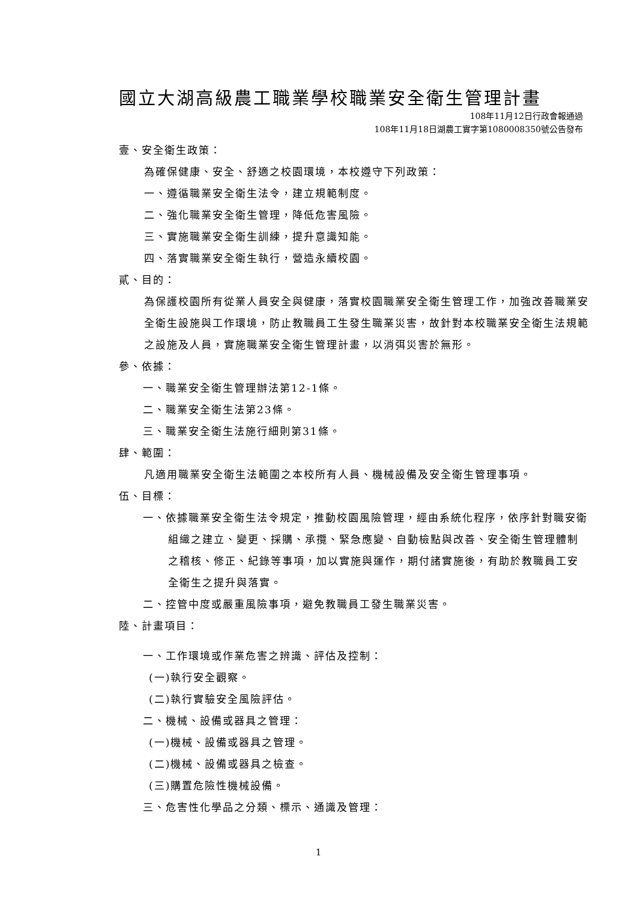國立大湖高級農工職業學校職業安全衛生管理計畫
108年11月12日行政會報通過
108年11月18日湖農工實字第1080008350號公告發布
壹、安全衛生政策：
為確保健康、安全、舒適之校園環境，本校遵守下列政策：
一、遵循職業安全衛生法令，建立規範制度。
二、強化職業安全衛生管理，降低危害風險。
三、實施職業安全衛生訓練，提升意識知能。
四、落實職業安全衛生執行，營造永續校園。
貳、目的：
為保護校園所有從業人員安全與健康，落實校園職業安全衛生管理工作，加強改善職業安全衛生設施與工作環境，防止教職員工生發生職業災害，故針對本校職業安全衛生法規範之設施及人員，實施職業安全衛生管理計畫，以消弭災害於無形。
參、依據：
一、職業安全衛生管理辦法第12-1條。
二、職業安全衛生法第23條。
三、職業安全衛生法施行細則第31條。
肆、範圍：
凡適用職業安全衛生法範圍之本校所有人員、機械設備及安全衛生管理事項。
伍、目標：
一、依據職業安全衛生法令規定，推動校園風險管理，經由系統化程序，依序針對職安衛組織之建立、變更、採購、承攬、緊急應變、自動檢點與改善、安全衛生管理體制之稽核、修正、紀錄等事項，加以實施與運作，期付諸實施後，有助於教職員工安全衛生之提升與落實。
二、控管中度或嚴重風險事項，避免教職員工發生職業災害。
陸、計畫項目：
一、工作環境或作業危害之辨識、評估及控制：
(一)執行安全觀察。
(二)執行實驗安全風險評估。
二、機械、設備或器具之管理：
(一)機械、設備或器具之管理。
(二)機械、設備或器具之檢查。
(三)購置危險性機械設備。
三、危害性化學品之分類、標示、通識及管理：
1